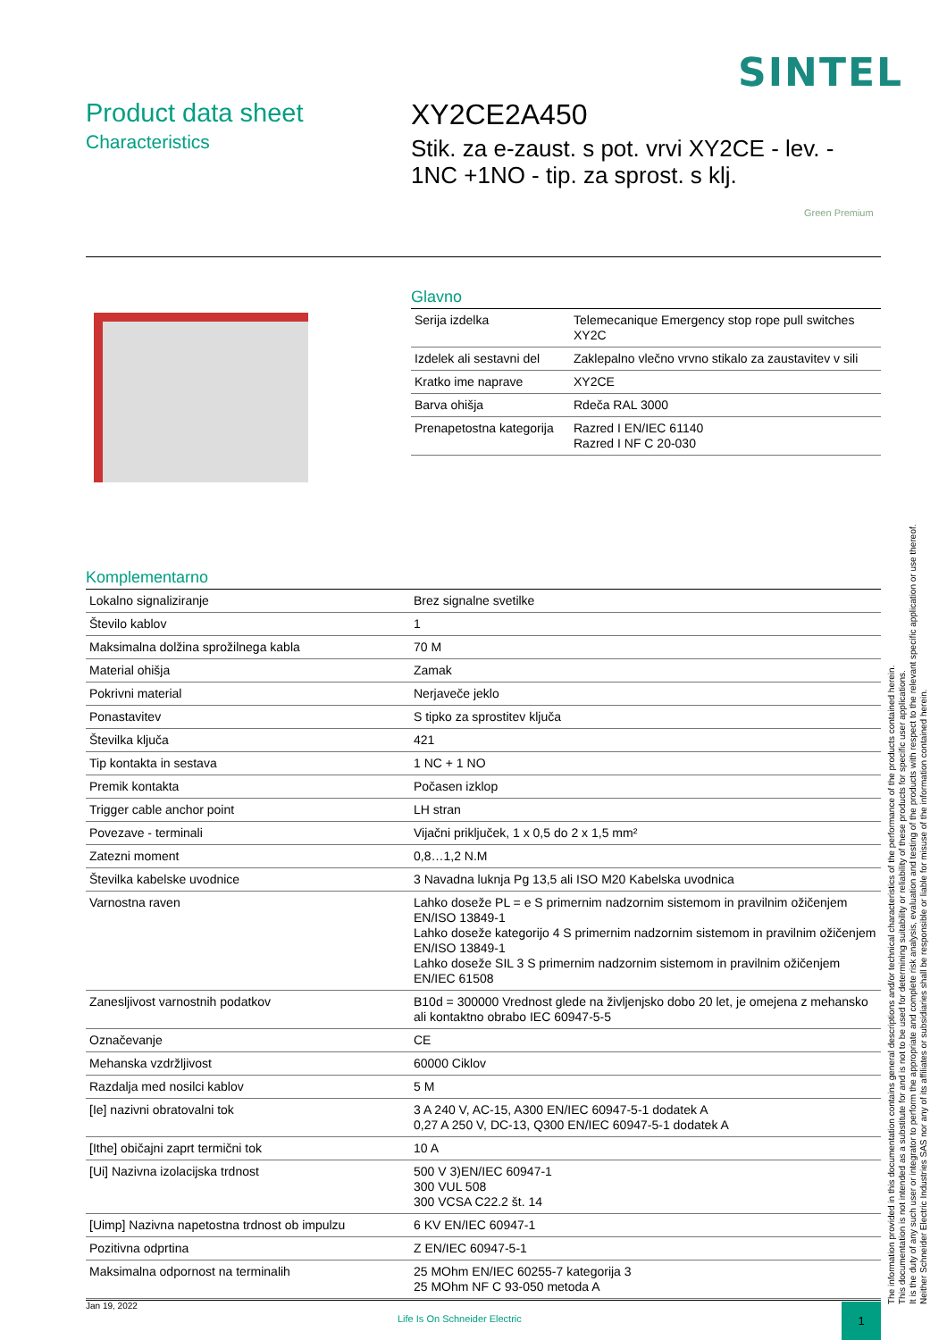SINTEL
Product data sheet
Characteristics
XY2CE2A450
Stik. za e-zaust. s pot. vrvi XY2CE - lev. - 1NC +1NO - tip. za sprost. s klj.
Green Premium
Glavno
| Serija izdelka | Telemecanique Emergency stop rope pull switches XY2C |
| Izdelek ali sestavni del | Zaklepalno vlečno vrvno stikalo za zaustavitev v sili |
| Kratko ime naprave | XY2CE |
| Barva ohišja | Rdeča RAL 3000 |
| Prenapetostna kategorija | Razred I EN/IEC 61140 Razred I NF C 20-030 |
Komplementarno
| Lokalno signaliziranje | Brez signalne svetilke |
| Število kablov | 1 |
| Maksimalna dolžina sprožilnega kabla | 70 M |
| Material ohišja | Zamak |
| Pokrivni material | Nerjaveče jeklo |
| Ponastavitev | S tipko za sprostitev ključa |
| Številka ključa | 421 |
| Tip kontakta in sestava | 1 NC + 1 NO |
| Premik kontakta | Počasen izklop |
| Trigger cable anchor point | LH stran |
| Povezave - terminali | Vijačni priključek, 1 x 0,5 do 2 x 1,5 mm² |
| Zatezni moment | 0,8…1,2 N.M |
| Številka kabelske uvodnice | 3 Navadna luknja Pg 13,5 ali ISO M20 Kabelska uvodnica |
| Varnostna raven | Lahko doseže PL = e S primernim nadzornim sistemom in pravilnim ožičenjem EN/ISO 13849-1 Lahko doseže kategorijo 4 S primernim nadzornim sistemom in pravilnim ožičenjem EN/ISO 13849-1 Lahko doseže SIL 3 S primernim nadzornim sistemom in pravilnim ožičenjem EN/IEC 61508 |
| Zanesljivost varnostnih podatkov | B10d = 300000 Vrednost glede na življenjsko dobo 20 let, je omejena z mehansko ali kontaktno obrabo IEC 60947-5-5 |
| Označevanje | CE |
| Mehanska vzdržljivost | 60000 Ciklov |
| Razdalja med nosilci kablov | 5 M |
| [Ie] nazivni obratovalni tok | 3 A 240 V, AC-15, A300 EN/IEC 60947-5-1 dodatek A 0,27 A 250 V, DC-13, Q300 EN/IEC 60947-5-1 dodatek A |
| [Ithe] običajni zaprt termični tok | 10 A |
| [Ui] Nazivna izolacijska trdnost | 500 V 3)EN/IEC 60947-1 300 VUL 508 300 VCSA C22.2 št. 14 |
| [Uimp] Nazivna napetostna trdnost ob impulzu | 6 KV EN/IEC 60947-1 |
| Pozitivna odprtina | Z EN/IEC 60947-5-1 |
| Maksimalna odpornost na terminalih | 25 MOhm EN/IEC 60255-7 kategorija 3 25 MOhm NF C 93-050 metoda A |
The information provided in this documentation contains general descriptions and/or technical characteristics of the performance of the products contained herein.
This documentation is not intended as a substitute for and is not to be used for determining suitability or reliability of these products for specific user applications.
It is the duty of any such user or integrator to perform the appropriate and complete risk analysis, evaluation and testing of the products with respect to the relevant specific application or use thereof.
Neither Schneider Electric Industries SAS nor any of its affiliates or subsidiaries shall be responsible or liable for misuse of the information contained herein.
Jan 19, 2022
Life Is On Schneider Electric
1